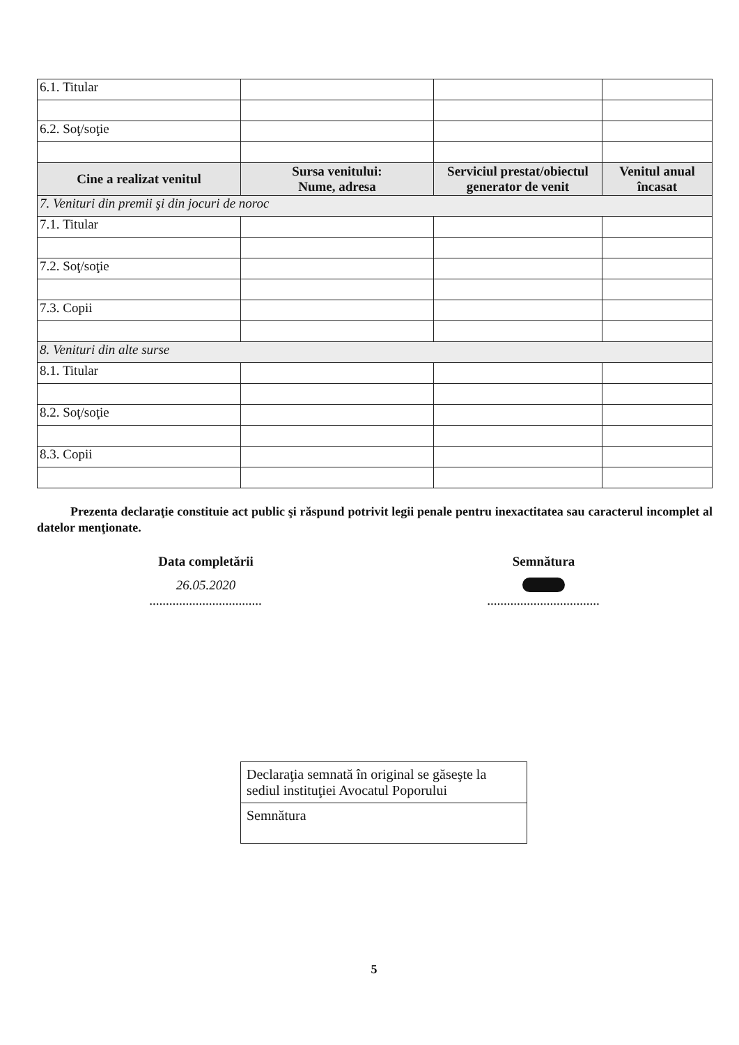| 6.1. Titular | | | |
| 6.2. Soţ/soţie | | | |
| Cine a realizat venitul | Sursa venitului: Nume, adresa | Serviciul prestat/obiectul generator de venit | Venitul anual încasat |
| 7. Venituri din premii şi din jocuri de noroc | | | |
| 7.1. Titular | | | |
| 7.2. Soţ/soţie | | | |
| 7.3. Copii | | | |
| 8. Venituri din alte surse | | | |
| 8.1. Titular | | | |
| 8.2. Soţ/soţie | | | |
| 8.3. Copii | | | |
Prezenta declaraţie constituie act public şi răspund potrivit legii penale pentru inexactitatea sau caracterul incomplet al datelor menţionate.
Data completării
26.05.2020
..................................
Semnătura
..................................
Declaraţia semnată în original se găseşte la sediul instituţiei Avocatul Poporului
Semnătura
5